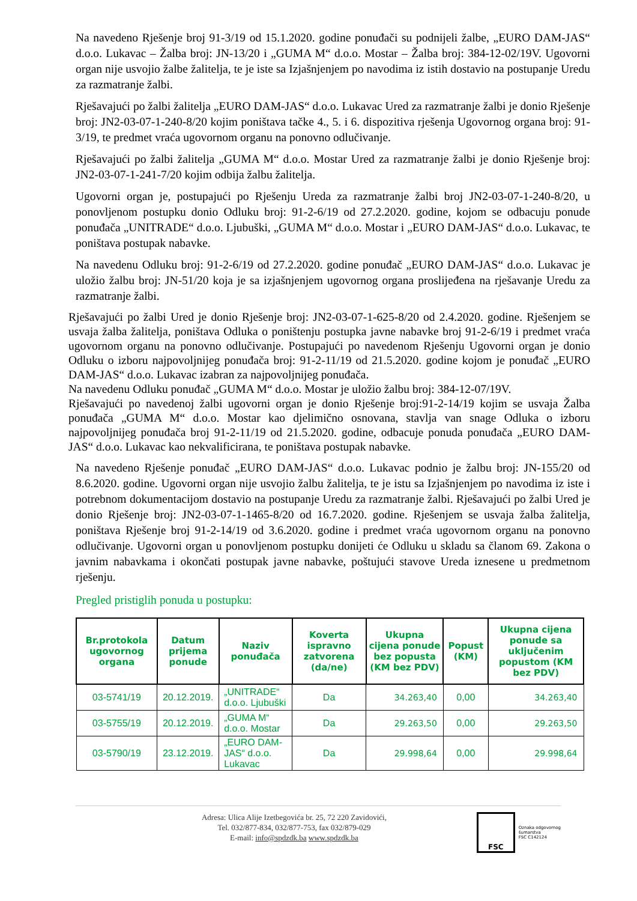Na navedeno Rješenje broj 91-3/19 od 15.1.2020. godine ponuđači su podnijeli žalbe, „EURO DAM-JAS“ d.o.o. Lukavac – Žalba broj: JN-13/20 i „GUMA M“ d.o.o. Mostar – Žalba broj: 384-12-02/19V. Ugovorni organ nije usvojio žalbe žalitelja, te je iste sa Izjašnjenjem po navodima iz istih dostavio na postupanje Uredu za razmatranje žalbi.
Rješavajući po žalbi žalitelja „EURO DAM-JAS“ d.o.o. Lukavac Ured za razmatranje žalbi je donio Rješenje broj: JN2-03-07-1-240-8/20 kojim poništava tačke 4., 5. i 6. dispozitiva rješenja Ugovornog organa broj: 91-3/19, te predmet vraća ugovornom organu na ponovno odlučivanje.
Rješavajući po žalbi žalitelja „GUMA M“ d.o.o. Mostar Ured za razmatranje žalbi je donio Rješenje broj: JN2-03-07-1-241-7/20 kojim odbija žalbu žalitelja.
Ugovorni organ je, postupajući po Rješenju Ureda za razmatranje žalbi broj JN2-03-07-1-240-8/20, u ponovljenom postupku donio Odluku broj: 91-2-6/19 od 27.2.2020. godine, kojom se odbacuju ponude ponuđača „UNITRADE“ d.o.o. Ljubuški, „GUMA M“ d.o.o. Mostar i „EURO DAM-JAS“ d.o.o. Lukavac, te poništava postupak nabavke.
Na navedenu Odluku broj: 91-2-6/19 od 27.2.2020. godine ponuđač „EURO DAM-JAS“ d.o.o. Lukavac je uložio žalbu broj: JN-51/20 koja je sa izjašnjenjem ugovornog organa proslijeđena na rješavanje Uredu za razmatranje žalbi.
Rješavajući po žalbi Ured je donio Rješenje broj: JN2-03-07-1-625-8/20 od 2.4.2020. godine. Rješenjem se usvaja žalba žalitelja, poništava Odluka o poništenju postupka javne nabavke broj 91-2-6/19 i predmet vraća ugovornom organu na ponovno odlučivanje. Postupajući po navedenom Rješenju Ugovorni organ je donio Odluku o izboru najpovoljnijeg ponuđača broj: 91-2-11/19 od 21.5.2020. godine kojom je ponuđač „EURO DAM-JAS“ d.o.o. Lukavac izabran za najpovoljnijeg ponuđača.
Na navedenu Odluku ponuđač „GUMA M“ d.o.o. Mostar je uložio žalbu broj: 384-12-07/19V.
Rješavajući po navedenoj žalbi ugovorni organ je donio Rješenje broj:91-2-14/19 kojim se usvaja Žalba ponuđača „GUMA M“ d.o.o. Mostar kao djelimično osnovana, stavlja van snage Odluka o izboru najpovoljnijeg ponuđača broj 91-2-11/19 od 21.5.2020. godine, odbacuje ponuda ponuđača „EURO DAM-JAS“ d.o.o. Lukavac kao nekvalificirana, te poništava postupak nabavke.
Na navedeno Rješenje ponuđač „EURO DAM-JAS“ d.o.o. Lukavac podnio je žalbu broj: JN-155/20 od 8.6.2020. godine. Ugovorni organ nije usvojio žalbu žalitelja, te je istu sa Izjašnjenjem po navodima iz iste i potrebnom dokumentacijom dostavio na postupanje Uredu za razmatranje žalbi. Rješavajući po žalbi Ured je donio Rješenje broj: JN2-03-07-1-1465-8/20 od 16.7.2020. godine. Rješenjem se usvaja žalba žalitelja, poništava Rješenje broj 91-2-14/19 od 3.6.2020. godine i predmet vraća ugovornom organu na ponovno odlučivanje. Ugovorni organ u ponovljenom postupku donijeti će Odluku u skladu sa članom 69. Zakona o javnim nabavkama i okončati postupak javne nabavke, poštujući stavove Ureda iznesene u predmetnom rješenju.
Pregled pristiglih ponuda u postupku:
| Br.protokola ugovornog organa | Datum prijema ponude | Naziv ponuđača | Koverta ispravno zatvorena (da/ne) | Ukupna cijena ponude bez popusta (KM bez PDV) | Popust (KM) | Ukupna cijena ponude sa uključenim popustom (KM bez PDV) |
| --- | --- | --- | --- | --- | --- | --- |
| 03-5741/19 | 20.12.2019. | „UNITRADE“ d.o.o. Ljubuški | Da | 34.263,40 | 0,00 | 34.263,40 |
| 03-5755/19 | 20.12.2019. | „GUMA M“ d.o.o. Mostar | Da | 29.263,50 | 0,00 | 29.263,50 |
| 03-5790/19 | 23.12.2019. | „EURO DAM-JAS“ d.o.o. Lukavac | Da | 29.998,64 | 0,00 | 29.998,64 |
Adresa: Ulica Alije Izetbegovića br. 25, 72 220 Zavidovići,
Tel. 032/877-834, 032/877-753, fax 032/879-029
E-mail: info@spdzdk.ba www.spdzdk.ba
FSC
Oznaka odgovornog
šumarstva
FSC C142124